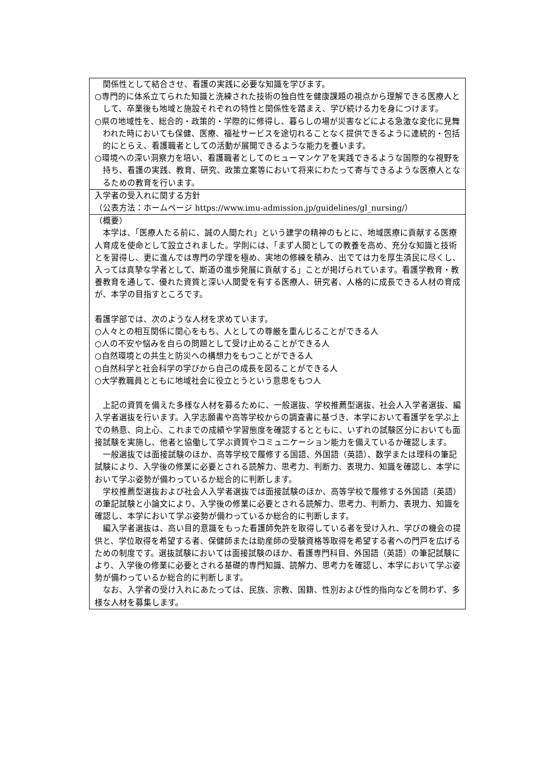| 関係性として結合させ、看護の実践に必要な知識を学びます。 ○専門的に体系立てられた知識と洗練された技術の独自性を健康課題の視点から理解できる医療人として、卒業後も地域と施設それぞれの特性と関係性を踏まえ、学び続ける力を身につけます。 ○県の地域性を、総合的・政策的・学際的に修得し、暮らしの場が災害などによる急激な変化に見舞われた時においても保健、医療、福祉サービスを途切れることなく提供できるように連続的・包括的にとらえ、看護職者としての活動が展開できるような能力を養います。 ○環境への深い洞察力を培い、看護職者としてのヒューマンケアを実践できるような国際的な視野を持ち、看護の実践、教育、研究、政策立案等において将来にわたって寄与できるような医療人となるための教育を行います。 |
| 入学者の受入れに関する方針 （公表方法：ホームページ https://www.imu-admission.jp/guidelines/gl_nursing/） |
| （概要） 本学は、「医療人たる前に、誠の人間たれ」という建学の精神のもとに、地域医療に貢献する医療人育成を使命として設立されました。学則には、「まず人間としての教養を高め、充分な知識と技術とを習得し、更に進んでは専門の学理を極め、実地の修練を積み、出でては力を厚生済民に尽くし、入っては真摯な学者として、斯道の進歩発展に貢献する」ことが掲げられています。看護学教育・教養教育を通して、優れた資質と深い人間愛を有する医療人、研究者、人格的に成長できる人材の育成が、本学の目指すところです。 看護学部では、次のような人材を求めています。 ○人々との相互関係に関心をもち、人としての尊厳を重んじることができる人 ○人の不安や悩みを自らの問題として受け止めることができる人 ○自然環境との共生と防災への構想力をもつことができる人 ○自然科学と社会科学の学びから自己の成長を図ることができる人 ○大学教職員とともに地域社会に役立とうという意思をもつ人 上記の資質を備えた多様な人材を募るために、一般選抜、学校推薦型選抜、社会人入学者選抜、編入学者選抜を行います。入学志願書や高等学校からの調査書に基づき、本学において看護学を学ぶ上での熱意、向上心、これまでの成績や学習態度を確認するとともに、いずれの試験区分においても面接試験を実施し、他者と協働して学ぶ資質やコミュニケーション能力を備えているか確認します。 一般選抜では面接試験のほか、高等学校で履修する国語、外国語（英語）、数学または理科の筆記試験により、入学後の修業に必要とされる読解力、思考力、判断力、表現力、知識を確認し、本学において学ぶ姿勢が備わっているか総合的に判断します。 学校推薦型選抜および社会人入学者選抜では面接試験のほか、高等学校で履修する外国語（英語）の筆記試験と小論文により、入学後の修業に必要とされる読解力、思考力、判断力、表現力、知識を確認し、本学において学ぶ姿勢が備わっているか総合的に判断します。 編入学者選抜は、高い目的意識をもった看護師免許を取得している者を受け入れ、学びの機会の提供と、学位取得を希望する者、保健師または助産師の受験資格等取得を希望する者への門戸を広げるための制度です。選抜試験においては面接試験のほか、看護専門科目、外国語（英語）の筆記試験により、入学後の修業に必要とされる基礎的専門知識、読解力、思考力を確認し、本学において学ぶ姿勢が備わっているか総合的に判断します。 なお、入学者の受け入れにあたっては、民族、宗教、国籍、性別および性的指向などを問わず、多様な人材を募集します。 |